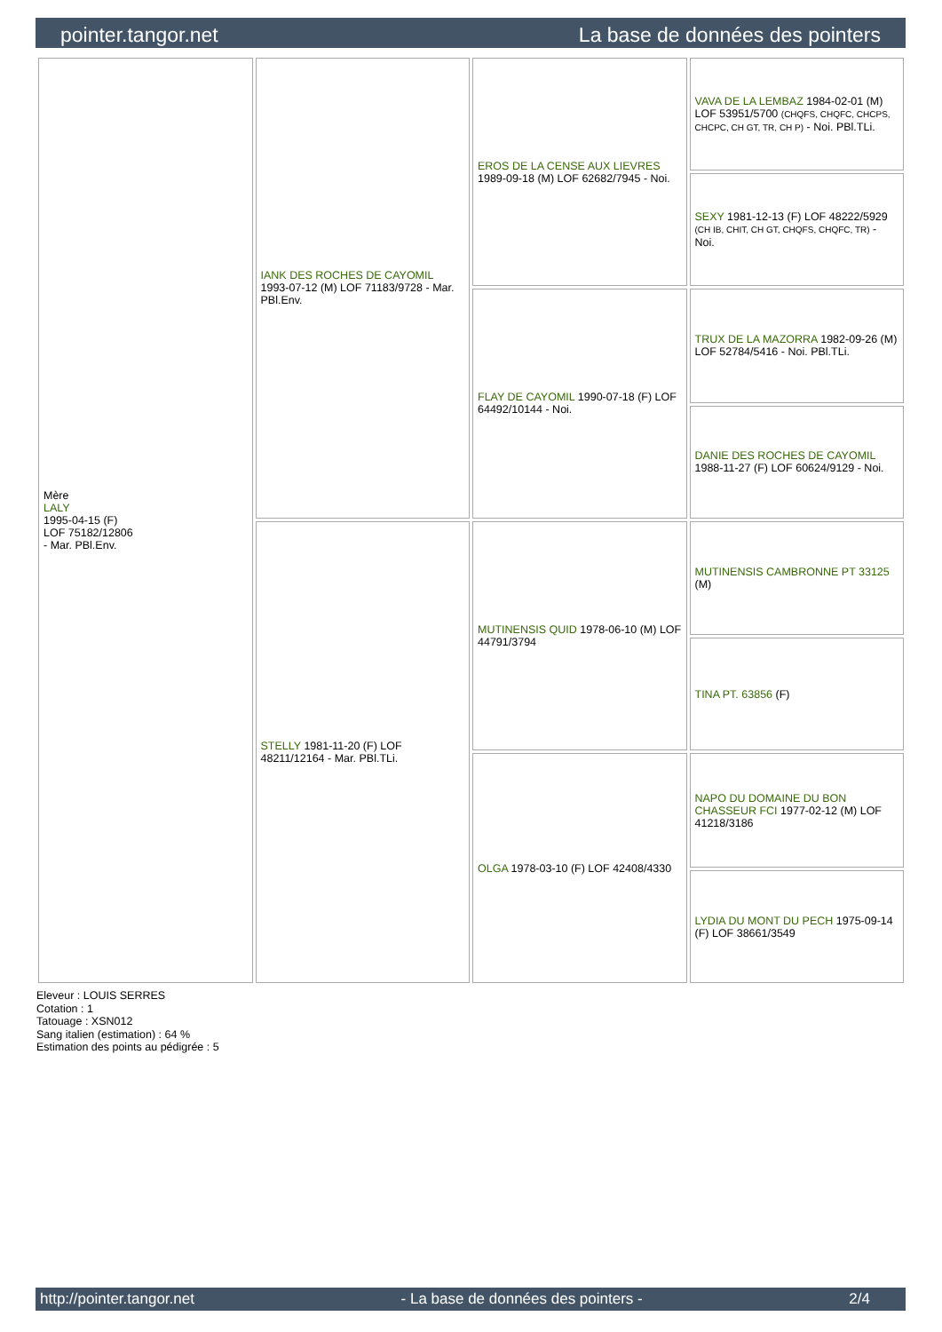pointer.tangor.net La base de données des pointers
| Mère LALY 1995-04-15 (F) LOF 75182/12806 - Mar. PBl.Env. | IANK DES ROCHES DE CAYOMIL 1993-07-12 (M) LOF 71183/9728 - Mar. PBl.Env. | EROS DE LA CENSE AUX LIEVRES 1989-09-18 (M) LOF 62682/7945 - Noi. | VAVA DE LA LEMBAZ 1984-02-01 (M) LOF 53951/5700 (CHQFS, CHQFC, CHCPS, CHCPC, CH GT, TR, CH P) - Noi. PBl.TLi. |
| | | | SEXY 1981-12-13 (F) LOF 48222/5929 (CH IB, CHIT, CH GT, CHQFS, CHQFC, TR) - Noi. |
| | | FLAY DE CAYOMIL 1990-07-18 (F) LOF 64492/10144 - Noi. | TRUX DE LA MAZORRA 1982-09-26 (M) LOF 52784/5416 - Noi. PBl.TLi. |
| | | | DANIE DES ROCHES DE CAYOMIL 1988-11-27 (F) LOF 60624/9129 - Noi. |
| | STELLY 1981-11-20 (F) LOF 48211/12164 - Mar. PBl.TLi. | MUTINENSIS QUID 1978-06-10 (M) LOF 44791/3794 | MUTINENSIS CAMBRONNE PT 33125 (M) |
| | | | TINA PT. 63856 (F) |
| | | OLGA 1978-03-10 (F) LOF 42408/4330 | NAPO DU DOMAINE DU BON CHASSEUR FCI 1977-02-12 (M) LOF 41218/3186 |
| | | | LYDIA DU MONT DU PECH 1975-09-14 (F) LOF 38661/3549 |
Eleveur : LOUIS SERRES
Cotation : 1
Tatouage : XSN012
Sang italien (estimation) : 64 %
Estimation des points au pédigrée : 5
http://pointer.tangor.net - La base de données des pointers - 2/4